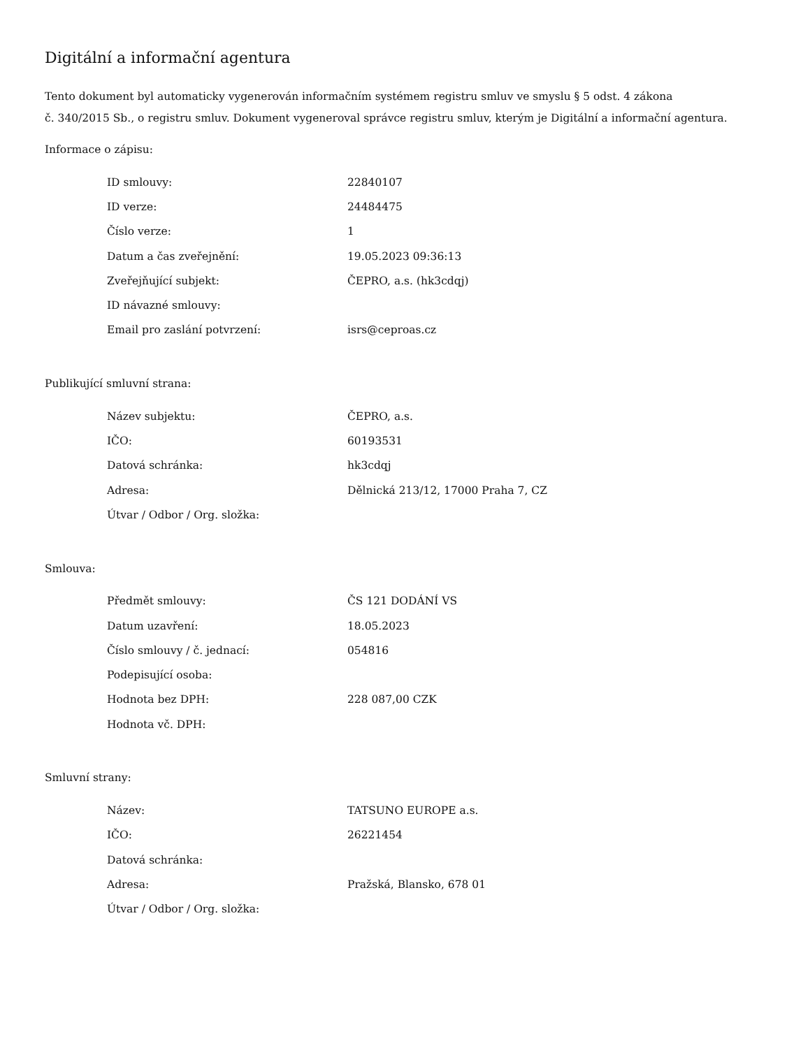Digitální a informační agentura
Tento dokument byl automaticky vygenerován informačním systémem registru smluv ve smyslu § 5 odst. 4 zákona
č. 340/2015 Sb., o registru smluv. Dokument vygeneroval správce registru smluv, kterým je Digitální a informační agentura.
Informace o zápisu:
| ID smlouvy: | 22840107 |
| ID verze: | 24484475 |
| Číslo verze: | 1 |
| Datum a čas zveřejnění: | 19.05.2023 09:36:13 |
| Zveřejňující subjekt: | ČEPRO, a.s. (hk3cdqj) |
| ID návazné smlouvy: | |
| Email pro zaslání potvrzení: | isrs@ceproas.cz |
Publikující smluvní strana:
| Název subjektu: | ČEPRO, a.s. |
| IČO: | 60193531 |
| Datová schránka: | hk3cdqj |
| Adresa: | Dělnická 213/12, 17000 Praha 7, CZ |
| Útvar / Odbor / Org. složka: | |
Smlouva:
| Předmět smlouvy: | ČS 121 DODÁNÍ VS |
| Datum uzavření: | 18.05.2023 |
| Číslo smlouvy / č. jednací: | 054816 |
| Podepisující osoba: | |
| Hodnota bez DPH: | 228 087,00 CZK |
| Hodnota vč. DPH: | |
Smluvní strany:
| Název: | TATSUNO EUROPE a.s. |
| IČO: | 26221454 |
| Datová schránka: | |
| Adresa: | Pražská, Blansko, 678 01 |
| Útvar / Odbor / Org. složka: | |